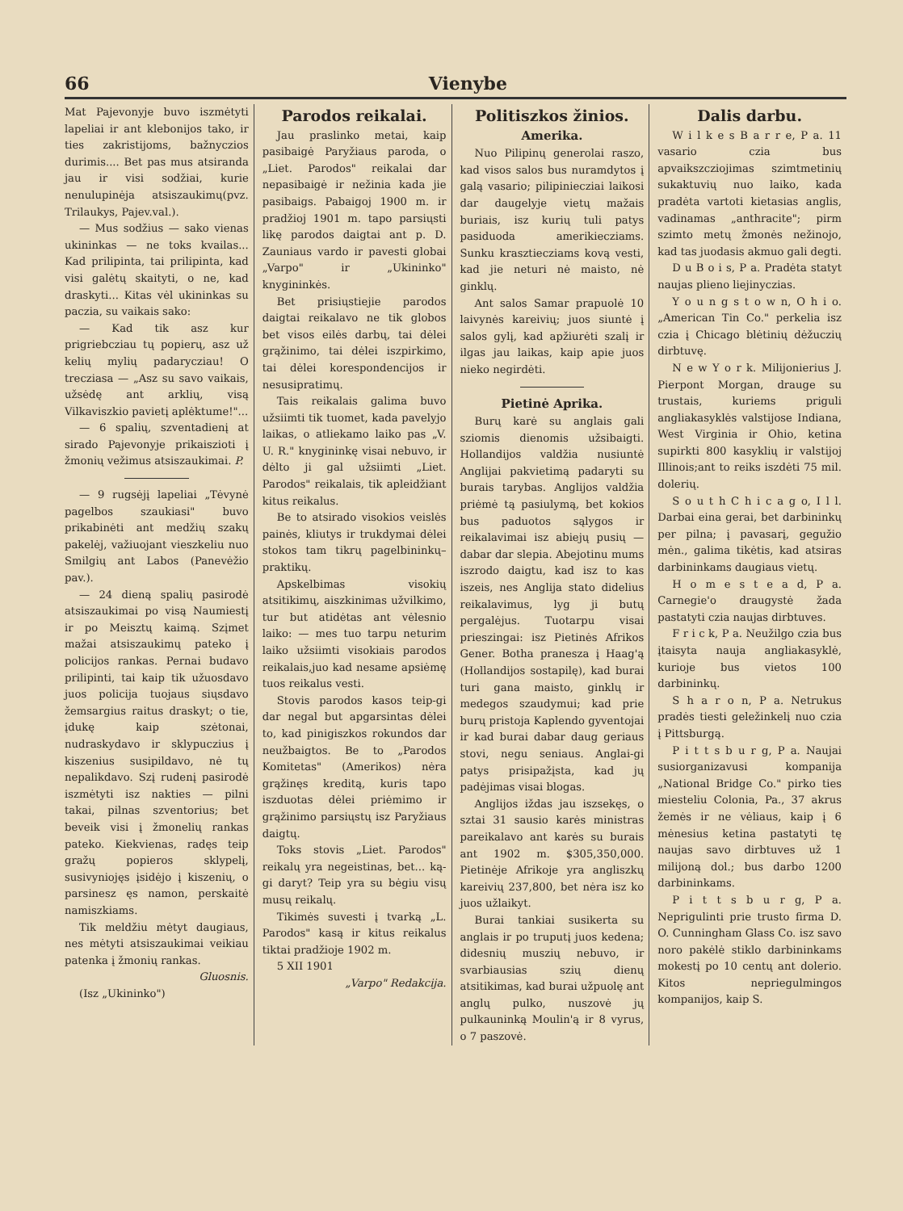66 Vienybe
Mat Pajevonyje buvo iszmėtyti lapeliai ir ant klebonijos tako, ir ties zakristijoms, bažnyczios durimis.... Bet pas mus atsiranda jau ir visi sodžiai, kurie nenulupinėja atsiszaukimų(pvz. Trilaukys, Pajev.val.).
— Mus sodžius — sako vienas ukininkas — ne toks kvailas... Kad prilipinta, tai prilipinta, kad visi galėtų skaityti, o ne, kad draskyti... Kitas vėl ukininkas su paczia, su vaikais sako:
— Kad tik asz kur prigriebcziau tų popierų, asz už kelių mylių padarycziau! O trecziasa — „Asz su savo vaikais, užsėdę ant arklių, visą Vilkaviszkio pavietį aplėktume!"...
— 6 spalių, szventadienį at sirado Pajevonyje prikaiszioti į žmonių vežimus atsiszaukimai. P.
— 9 rugsėjį lapeliai „Tėvynė pagelbos szaukiasi" buvo prikabinėti ant medžių szakų pakelėj, važiuojant vieszkeliu nuo Smilgių ant Labos (Panevėžio pav.).
— 24 dieną spalių pasirodė atsiszaukimai po visą Naumiestį ir po Meisztų kaimą. Szįmet mažai atsiszaukimų pateko į policijos rankas. Pernai budavo prilipinti, tai kaip tik užuosdavo juos policija tuojaus siųsdavo žemsargius raitus draskyt; o tie, įdukę kaip szėtonai, nudraskydavo ir sklypuczius į kiszenius susipildavo, nė tų nepalikdavo. Szį rudenį pasirodė iszmėtyti isz nakties — pilni takai, pilnas szventorius; bet beveik visi į žmonelių rankas pateko. Kiekvienas, radęs teip gražų popieros sklypelį, susivyniojęs įsidėjo į kiszenių, o parsinesz ęs namon, perskaitė namiszkiams.
Tik meldžiu mėtyt daugiaus, nes mėtyti atsiszaukimai veikiau patenka į žmonių rankas.
Gluosnis.
(Isz „Ukininko")
Parodos reikalai.
Jau praslinko metai, kaip pasibaigė Paryžiaus paroda, o „Liet. Parodos" reikalai dar nepasibaigė ir nežinia kada jie pasibaigs. Pabaigoj 1900 m. ir pradžioj 1901 m. tapo parsiųsti likę parodos daigtai ant p. D. Zauniaus vardo ir pavesti globai „Varpo" ir „Ukininko" knygininkės.
Bet prisiųstiejie parodos daigtai reikalavo ne tik globos bet visos eilės darbų, tai dėlei grąžinimo, tai dėlei iszpirkimo, tai dėlei korespondencijos ir nesusipratimų.
Tais reikalais galima buvo užsiimti tik tuomet, kada pavelyjo laikas, o atliekamo laiko pas „V. U. R." knygininkę visai nebuvo, ir dėlto ji gal užsiimti „Liet. Parodos" reikalais, tik apleidžiant kitus reikalus.
Be to atsirado visokios veislės painės, kliutys ir trukdymai dėlei stokos tam tikrų pagelbininkų–praktikų.
Apskelbimas visokių atsitikimų, aiszkinimas užvilkimo, tur but atidėtas ant vėlesnio laiko: — mes tuo tarpu neturim laiko užsiimti visokiais parodos reikalais,juo kad nesame apsiėmę tuos reikalus vesti.
Stovis parodos kasos teip-gi dar negal but apgarsintas dėlei to, kad pinigiszkos rokundos dar neužbaigtos. Be to „Parodos Komitetas" (Amerikos) nėra grąžinęs kreditą, kuris tapo iszduotas dėlei priėmimo ir grąžinimo parsiųstų isz Paryžiaus daigtų.
Toks stovis „Liet. Parodos" reikalų yra negeistinas, bet... ką-gi daryt? Teip yra su bėgiu visų musų reikalų.
Tikimės suvesti į tvarką „L. Parodos" kasą ir kitus reikalus tiktai pradžioje 1902 m.
5 XII 1901
„Varpo" Redakcija.
Politiszkos žinios.
Amerika.
Nuo Pilipinų generolai raszo, kad visos salos bus nuramdytos į galą vasario; pilipiniecziai laikosi dar daugelyje vietų mažais buriais, isz kurių tuli patys pasiduoda amerikiecziams. Sunku krasztiecziams kovą vesti, kad jie neturi nė maisto, nė ginklų.
Ant salos Samar prapuolė 10 laivynės kareivių; juos siuntė į salos gylį, kad apžiurėti szalį ir ilgas jau laikas, kaip apie juos nieko negirdėti.
Pietinė Aprika.
Burų karė su anglais gali sziomis dienomis užsibaigti. Hollandijos valdžia nusiuntė Anglijai pakvietimą padaryti su burais tarybas. Anglijos valdžia priėmė tą pasiulymą, bet kokios bus paduotos sąlygos ir reikalavimai isz abiejų pusių — dabar dar slepia. Abejotinu mums iszrodo daigtu, kad isz to kas iszeis, nes Anglija stato didelius reikalavimus, lyg ji butų pergalėjus. Tuotarpu visai prieszingai: isz Pietinės Afrikos Gener. Botha pranesza į Haag'ą (Hollandijos sostapilę), kad burai turi gana maisto, ginklų ir medegos szaudymui; kad prie burų pristoja Kaplendo gyventojai ir kad burai dabar daug geriaus stovi, negu seniaus. Anglai-gi patys prisipažįsta, kad jų padėjimas visai blogas.
Anglijos iždas jau iszsekęs, o sztai 31 sausio karės ministras pareikalavo ant karės su burais ant 1902 m. $305,350,000. Pietinėje Afrikoje yra angliszkų kareivių 237,800, bet nėra isz ko juos užlaikyt.
Burai tankiai susikerta su anglais ir po truputį juos kedena; didesnių muszių nebuvo, ir svarbiausias szių dienų atsitikimas, kad burai užpuolę ant anglų pulko, nuszovė jų pulkauninką Moulin'ą ir 8 vyrus, o 7 paszovė.
Dalis darbu.
W i l k e s B a r r e, P a. 11 vasario czia bus apvaikszcziojimas szimtmetinių sukaktuvių nuo laiko, kada pradėta vartoti kietasias anglis, vadinamas „anthracite"; pirm szimto metų žmonės nežinojo, kad tas juodasis akmuo gali degti.
D u B o i s, P a. Pradėta statyt naujas plieno liejinyczias.
Y o u n g s t o w n, O h i o. „American Tin Co." perkelia isz czia į Chicago blėtinių dėžuczių dirbtuvę.
N e w Y o r k. Milijonierius J. Pierpont Morgan, drauge su trustais, kuriems priguli angliakasyklės valstijose Indiana, West Virginia ir Ohio, ketina supirkti 800 kasyklių ir valstijoj Illinois;ant to reiks iszdėti 75 mil. dolerių.
S o u t h C h i c a g o, I l l. Darbai eina gerai, bet darbininkų per pilna; į pavasarį, gegužio mėn., galima tikėtis, kad atsiras darbininkams daugiaus vietų.
H o m e s t e a d, P a. Carnegie'o draugystė žada pastatyti czia naujas dirbtuves.
F r i c k, P a. Neužilgo czia bus įtaisyta nauja angliakasyklė, kurioje bus vietos 100 darbininkų.
S h a r o n, P a. Netrukus pradės tiesti geležinkelį nuo czia į Pittsburgą.
P i t t s b u r g, P a. Naujai susiorganizavusi kompanija „National Bridge Co." pirko ties miesteliu Colonia, Pa., 37 akrus žemės ir ne vėliaus, kaip į 6 mėnesius ketina pastatyti tę naujas savo dirbtuves už 1 milijoną dol.; bus darbo 1200 darbininkams.
P i t t s b u r g, P a. Neprigulinti prie trusto firma D. O. Cunningham Glass Co. isz savo noro pakėlė stiklo darbininkams mokestį po 10 centų ant dolerio. Kitos nepriegulmingos kompanijos, kaip S.